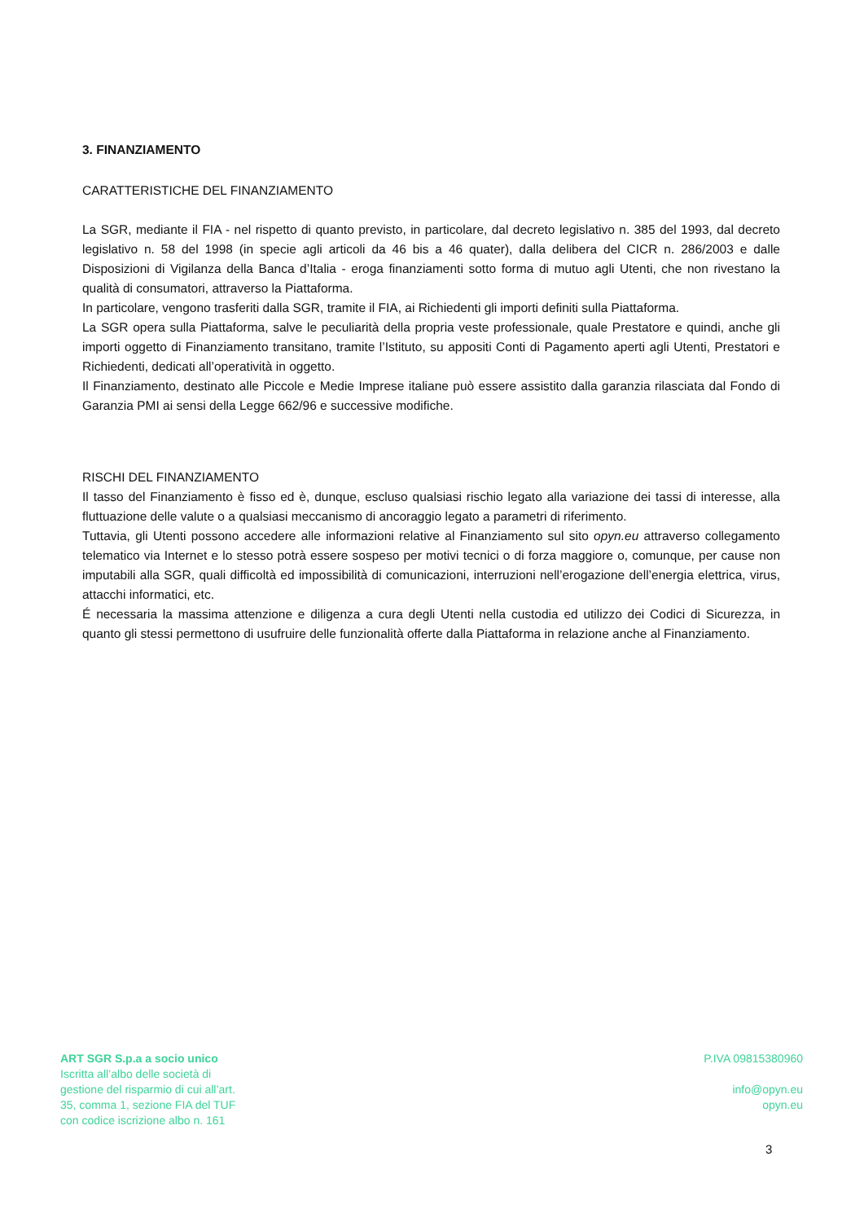3. FINANZIAMENTO
CARATTERISTICHE DEL FINANZIAMENTO
La SGR, mediante il FIA - nel rispetto di quanto previsto, in particolare, dal decreto legislativo n. 385 del 1993, dal decreto legislativo n. 58 del 1998 (in specie agli articoli da 46 bis a 46 quater), dalla delibera del CICR n. 286/2003 e dalle Disposizioni di Vigilanza della Banca d’Italia - eroga finanziamenti sotto forma di mutuo agli Utenti, che non rivestano la qualità di consumatori, attraverso la Piattaforma.
In particolare, vengono trasferiti dalla SGR, tramite il FIA, ai Richiedenti gli importi definiti sulla Piattaforma.
La SGR opera sulla Piattaforma, salve le peculiarità della propria veste professionale, quale Prestatore e quindi, anche gli importi oggetto di Finanziamento transitano, tramite l’Istituto, su appositi Conti di Pagamento aperti agli Utenti, Prestatori e Richiedenti, dedicati all’operatività in oggetto.
Il Finanziamento, destinato alle Piccole e Medie Imprese italiane può essere assistito dalla garanzia rilasciata dal Fondo di Garanzia PMI ai sensi della Legge 662/96 e successive modifiche.
RISCHI DEL FINANZIAMENTO
Il tasso del Finanziamento è fisso ed è, dunque, escluso qualsiasi rischio legato alla variazione dei tassi di interesse, alla fluttuazione delle valute o a qualsiasi meccanismo di ancoraggio legato a parametri di riferimento.
Tuttavia, gli Utenti possono accedere alle informazioni relative al Finanziamento sul sito opyn.eu attraverso collegamento telematico via Internet e lo stesso potrà essere sospeso per motivi tecnici o di forza maggiore o, comunque, per cause non imputabili alla SGR, quali difficoltà ed impossibilità di comunicazioni, interruzioni nell’erogazione dell’energia elettrica, virus, attacchi informatici, etc.
É necessaria la massima attenzione e diligenza a cura degli Utenti nella custodia ed utilizzo dei Codici di Sicurezza, in quanto gli stessi permettono di usufruire delle funzionalità offerte dalla Piattaforma in relazione anche al Finanziamento.
ART SGR S.p.a a socio unico
Iscritta all’albo delle società di
gestione del risparmio di cui all’art.
35, comma 1, sezione FIA del TUF
con codice iscrizione albo n. 161
P.IVA 09815380960
info@opyn.eu
opyn.eu
3